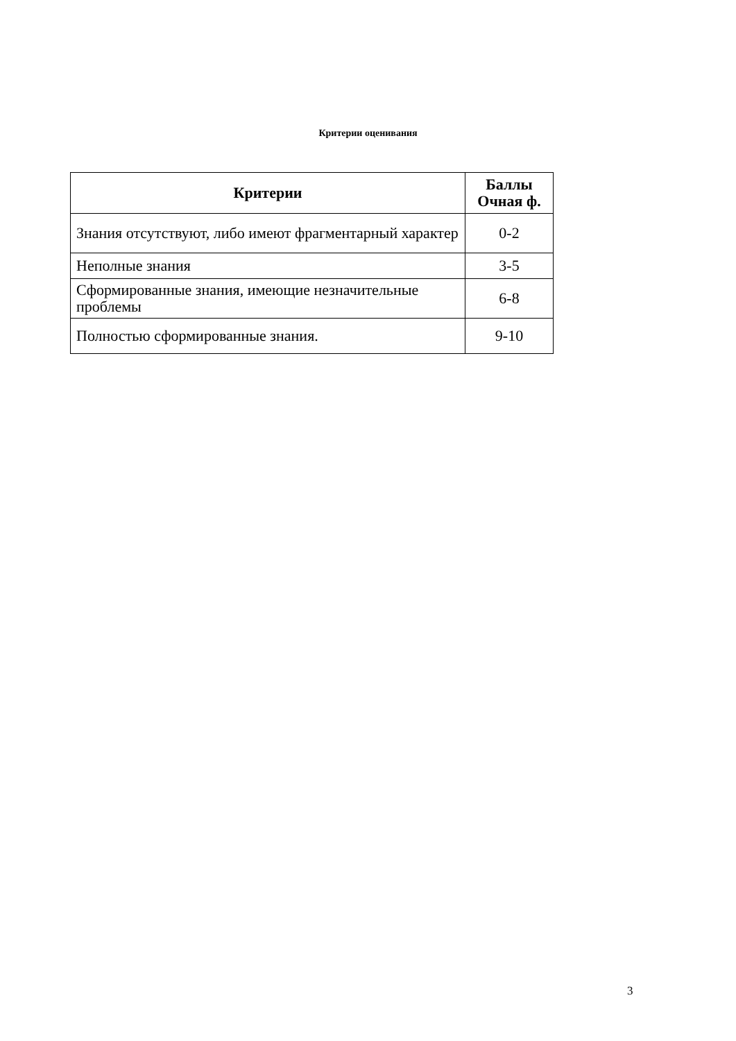Критерии оценивания
| Критерии | Баллы Очная ф. |
| --- | --- |
| Знания отсутствуют, либо имеют фрагментарный характер | 0-2 |
| Неполные знания | 3-5 |
| Сформированные знания, имеющие незначительные проблемы | 6-8 |
| Полностью сформированные знания. | 9-10 |
3